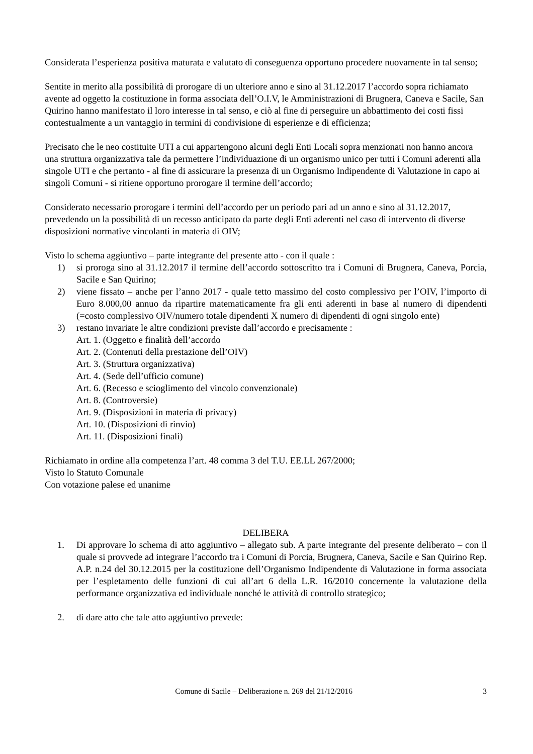Considerata l’esperienza positiva maturata e valutato di conseguenza opportuno procedere nuovamente in tal senso;
Sentite in merito alla possibilità di prorogare di un ulteriore anno e sino al 31.12.2017 l’accordo sopra richiamato avente ad oggetto la costituzione in forma associata dell’O.I.V, le Amministrazioni di Brugnera, Caneva e Sacile, San Quirino hanno manifestato il loro interesse in tal senso, e ciò al fine di perseguire un abbattimento dei costi fissi contestualmente a un vantaggio in termini di condivisione di esperienze e di efficienza;
Precisato che le neo costituite UTI a cui appartengono alcuni degli Enti Locali sopra menzionati non hanno ancora una struttura organizzativa tale da permettere l’individuazione di un organismo unico per tutti i Comuni aderenti alla singole UTI e che pertanto - al fine di assicurare la presenza di un Organismo Indipendente di Valutazione in capo ai singoli Comuni - si ritiene opportuno prorogare il termine dell’accordo;
Considerato necessario prorogare i termini dell’accordo per un periodo pari ad un anno e sino al 31.12.2017, prevedendo un la possibilità di un recesso anticipato da parte degli Enti aderenti nel caso di intervento di diverse disposizioni normative vincolanti in materia di OIV;
Visto lo schema aggiuntivo – parte integrante del presente atto - con il quale :
1) si proroga sino al 31.12.2017 il termine dell’accordo sottoscritto tra i Comuni di Brugnera, Caneva, Porcia, Sacile e San Quirino;
2) viene fissato – anche per l’anno 2017 - quale tetto massimo del costo complessivo per l’OIV, l’importo di Euro 8.000,00 annuo da ripartire matematicamente fra gli enti aderenti in base al numero di dipendenti (=costo complessivo OIV/numero totale dipendenti X numero di dipendenti di ogni singolo ente)
3) restano invariate le altre condizioni previste dall’accordo e precisamente :
Art. 1. (Oggetto e finalità dell’accordo
Art. 2. (Contenuti della prestazione dell’OIV)
Art. 3. (Struttura organizzativa)
Art. 4. (Sede dell’ufficio comune)
Art. 6. (Recesso e scioglimento del vincolo convenzionale)
Art. 8. (Controversie)
Art. 9. (Disposizioni in materia di privacy)
Art. 10. (Disposizioni di rinvio)
Art. 11. (Disposizioni finali)
Richiamato in ordine alla competenza l’art. 48 comma 3 del T.U. EE.LL 267/2000;
Visto lo Statuto Comunale
Con votazione palese ed unanime
DELIBERA
1. Di approvare lo schema di atto aggiuntivo – allegato sub. A parte integrante del presente deliberato – con il quale si provvede ad integrare l’accordo tra i Comuni di Porcia, Brugnera, Caneva, Sacile e San Quirino Rep. A.P. n.24 del 30.12.2015 per la costituzione dell’Organismo Indipendente di Valutazione in forma associata per l’espletamento delle funzioni di cui all’art 6 della L.R. 16/2010 concernente la valutazione della performance organizzativa ed individuale nonché le attività di controllo strategico;
2. di dare atto che tale atto aggiuntivo prevede:
Comune di Sacile – Deliberazione n. 269 del 21/12/2016 3